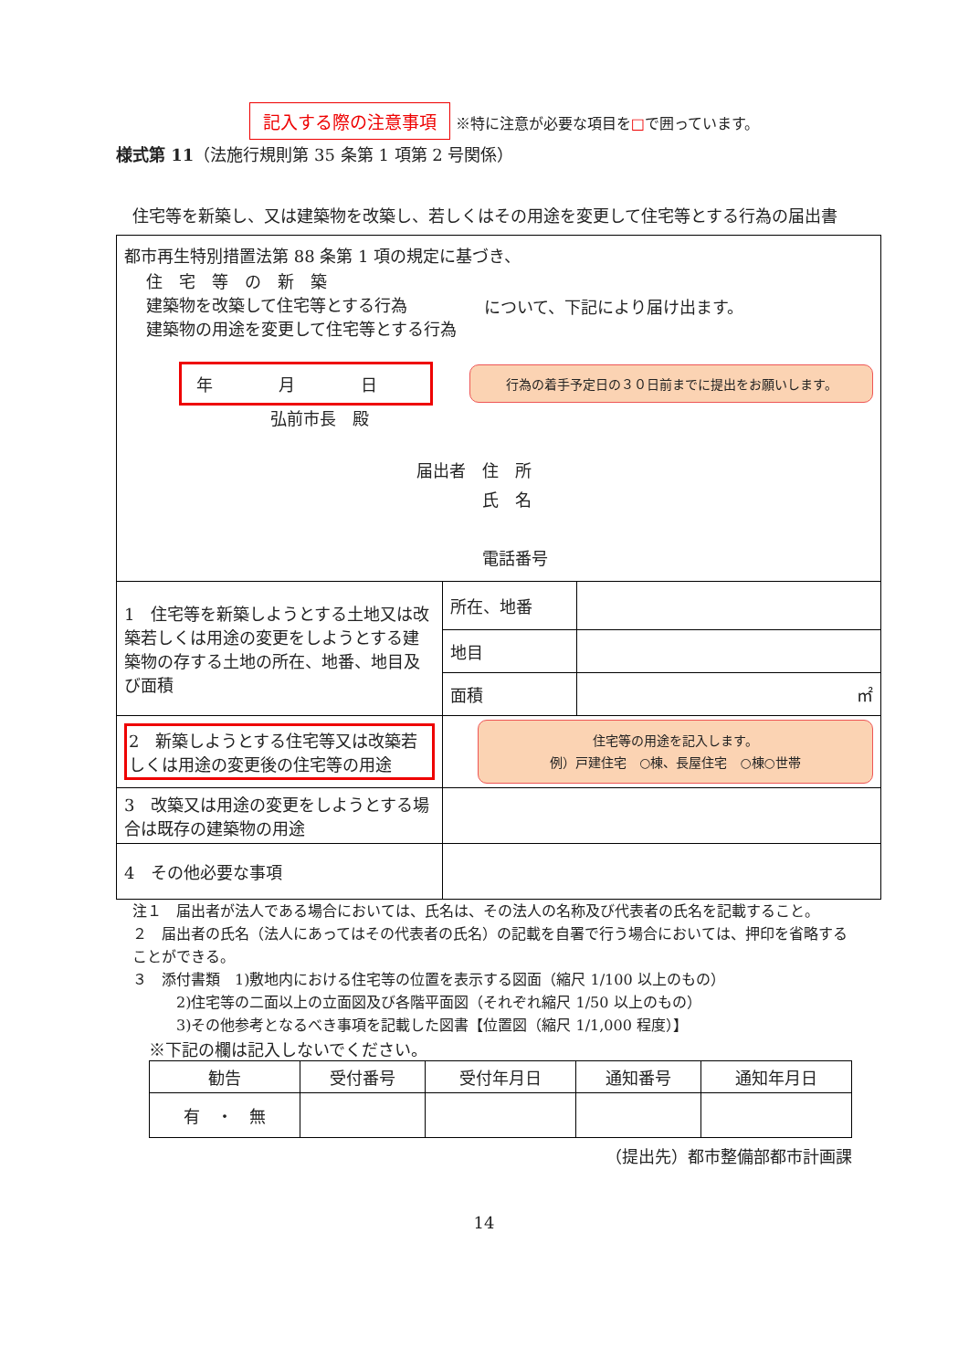記入する際の注意事項 ※特に注意が必要な項目を□で囲っています。
様式第 11（法施行規則第 35 条第 1 項第 2 号関係）
　住宅等を新築し、又は建築物を改築し、若しくはその用途を変更して住宅等とする行為の届出書
| 都市再生特別措置法第 88 条第 1 項の規定に基づき、 住 宅 等 の 新 築 建築物を改築して住宅等とする行為 建築物の用途を変更して住宅等とする行為 について、下記により届け出ます。 年 月 日 行為の着手予定日の３０日前までに提出をお願いします。 弘前市長 殿 届出者 住 所 氏 名 電話番号 | | |
| 1 住宅等を新築しようとする土地又は改築若しくは用途の変更をしようとする建築物の存する土地の所在、地番、地目及び面積 | 所在、地番 | |
| | 地目 | |
| | 面積 | ㎡ |
| 2 新築しようとする住宅等又は改築若しくは用途の変更後の住宅等の用途 | 住宅等の用途を記入します。 例）戸建住宅 ○棟、長屋住宅 ○棟○世帯 | |
| 3 改築又は用途の変更をしようとする場合は既存の建築物の用途 | | |
| 4 その他必要な事項 | | |
注１　届出者が法人である場合においては、氏名は、その法人の名称及び代表者の氏名を記載すること。
２　届出者の氏名（法人にあってはその代表者の氏名）の記載を自署で行う場合においては、押印を省略することができる。
３　添付書類　1)敷地内における住宅等の位置を表示する図面（縮尺 1/100 以上のもの）
　　　2)住宅等の二面以上の立面図及び各階平面図（それぞれ縮尺 1/50 以上のもの）
　　　3)その他参考となるべき事項を記載した図書【位置図（縮尺 1/1,000 程度）】
※下記の欄は記入しないでください。
| 勧告 | 受付番号 | 受付年月日 | 通知番号 | 通知年月日 |
| --- | --- | --- | --- | --- |
| 有 ・ 無 | | | | |
（提出先）都市整備部都市計画課
14